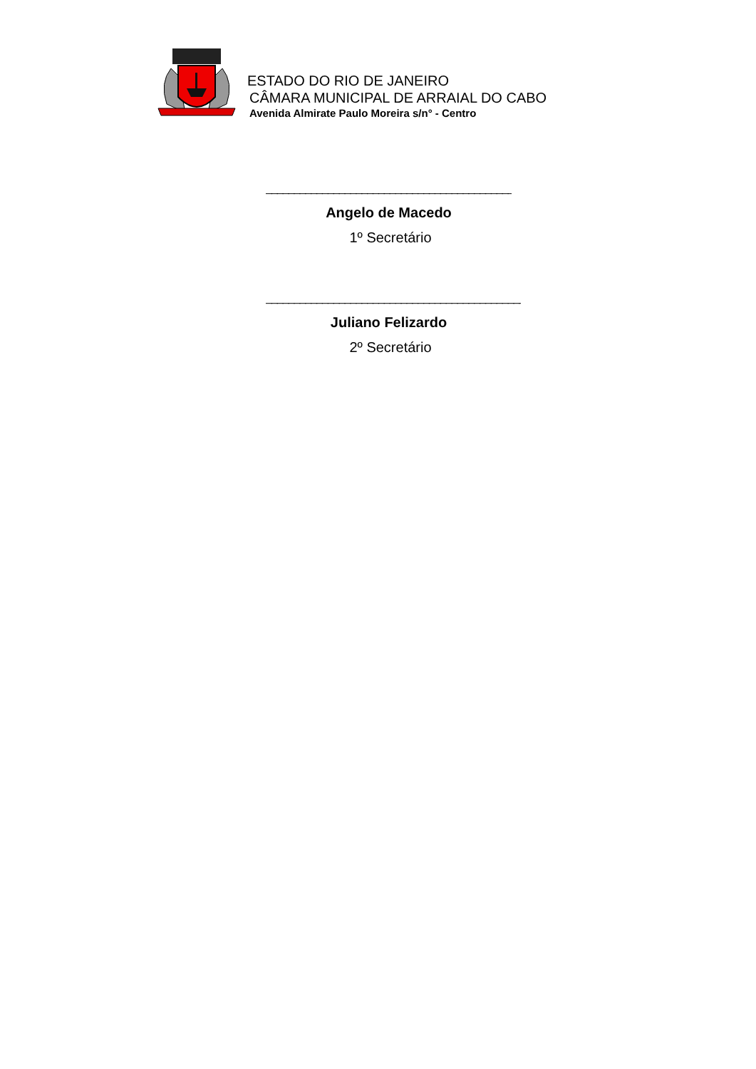ESTADO DO RIO DE JANEIRO
CÂMARA MUNICIPAL DE ARRAIAL DO CABO
Avenida Almirate Paulo Moreira s/n° - Centro
_____________________________________________
Angelo de Macedo
1º Secretário
_______________________________________________
Juliano Felizardo
2º Secretário